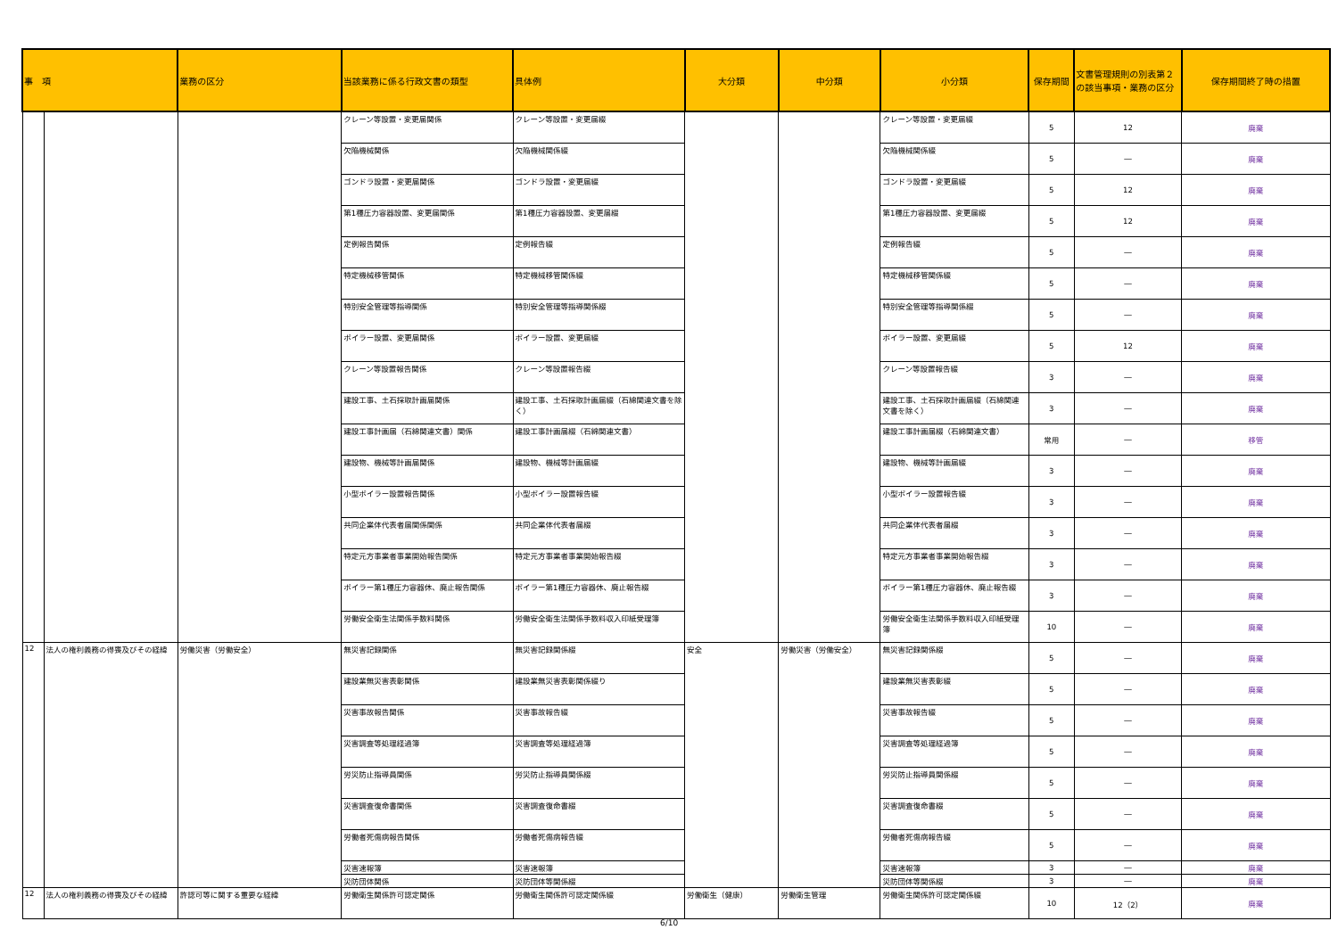| 事 項 | | 業務の区分 | 当該業務に係る行政文書の類型 | 具体例 | 大分類 | 中分類 | 小分類 | 保存期間 | 文書管理規則の別表第２の該当事項・業務の区分 | 保存期間終了時の措置 |
| --- | --- | --- | --- | --- | --- | --- | --- | --- | --- | --- |
| | | | クレーン等設置・変更届関係 | クレーン等設置・変更届綴 | | | クレーン等設置・変更届綴 | 5 | 12 | 廃棄 |
| | | | 欠陥機械関係 | 欠陥機械関係綴 | | | 欠陥機械関係綴 | 5 | ― | 廃棄 |
| | | | ゴンドラ設置・変更届関係 | ゴンドラ設置・変更届綴 | | | ゴンドラ設置・変更届綴 | 5 | 12 | 廃棄 |
| | | | 第1種圧力容器設置、変更届関係 | 第1種圧力容器設置、変更届綴 | | | 第1種圧力容器設置、変更届綴 | 5 | 12 | 廃棄 |
| | | | 定例報告関係 | 定例報告綴 | | | 定例報告綴 | 5 | ― | 廃棄 |
| | | | 特定機械移管関係 | 特定機械移管関係綴 | | | 特定機械移管関係綴 | 5 | ― | 廃棄 |
| | | | 特別安全管理等指導関係 | 特別安全管理等指導関係綴 | | | 特別安全管理等指導関係綴 | 5 | ― | 廃棄 |
| | | | ボイラー設置、変更届関係 | ボイラー設置、変更届綴 | | | ボイラー設置、変更届綴 | 5 | 12 | 廃棄 |
| | | | クレーン等設置報告関係 | クレーン等設置報告綴 | | | クレーン等設置報告綴 | 3 | ― | 廃棄 |
| | | | 建設工事、土石採取計画届関係 | 建設工事、土石採取計画届綴（石綿関連文書を除く） | | | 建設工事、土石採取計画届綴（石綿関連文書を除く） | 3 | ― | 廃棄 |
| | | | 建設工事計画届（石綿関連文書）関係 | 建設工事計画届綴（石綿関連文書） | | | 建設工事計画届綴（石綿関連文書） | 常用 | ― | 移管 |
| | | | 建設物、機械等計画届関係 | 建設物、機械等計画届綴 | | | 建設物、機械等計画届綴 | 3 | ― | 廃棄 |
| | | | 小型ボイラー設置報告関係 | 小型ボイラー設置報告綴 | | | 小型ボイラー設置報告綴 | 3 | ― | 廃棄 |
| | | | 共同企業体代表者届関係関係 | 共同企業体代表者届綴 | | | 共同企業体代表者届綴 | 3 | ― | 廃棄 |
| | | | 特定元方事業者事業開始報告関係 | 特定元方事業者事業開始報告綴 | | | 特定元方事業者事業開始報告綴 | 3 | ― | 廃棄 |
| | | | ボイラー第1種圧力容器休、廃止報告関係 | ボイラー第1種圧力容器休、廃止報告綴 | | | ボイラー第1種圧力容器休、廃止報告綴 | 3 | ― | 廃棄 |
| | | | 労働安全衛生法関係手数料関係 | 労働安全衛生法関係手数料収入印紙受理簿 | | | 労働安全衛生法関係手数料収入印紙受理簿 | 10 | ― | 廃棄 |
| 12 | 法人の権利義務の得喪及びその経緯 | 労働災害（労働安全） | 無災害記録関係 | 無災害記録関係綴 | 安全 | 労働災害（労働安全） | 無災害記録関係綴 | 5 | ― | 廃棄 |
| | | | 建設業無災害表彰関係 | 建設業無災害表彰関係綴り | | | 建設業無災害表彰綴 | 5 | ― | 廃棄 |
| | | | 災害事故報告関係 | 災害事故報告綴 | | | 災害事故報告綴 | 5 | ― | 廃棄 |
| | | | 災害調査等処理経過簿 | 災害調査等処理経過簿 | | | 災害調査等処理経過簿 | 5 | ― | 廃棄 |
| | | | 労災防止指導員関係 | 労災防止指導員関係綴 | | | 労災防止指導員関係綴 | 5 | ― | 廃棄 |
| | | | 災害調査復命書関係 | 災害調査復命書綴 | | | 災害調査復命書綴 | 5 | ― | 廃棄 |
| | | | 労働者死傷病報告関係 | 労働者死傷病報告綴 | | | 労働者死傷病報告綴 | 5 | ― | 廃棄 |
| | | | 災害速報簿 | 災害速報簿 | | | 災害速報簿 | 3 | ― | 廃棄 |
| | | | 災防団体関係 | 災防団体等関係綴 | | | 災防団体等関係綴 | 3 | ― | 廃棄 |
| 12 | 法人の権利義務の得喪及びその経緯 | 許認可等に関する重要な経緯 | 労働衛生関係許可認定関係 | 労働衛生関係許可認定関係綴 | 労働衛生（健康） | 労働衛生管理 | 労働衛生関係許可認定関係綴 | 10 | 12（2） | 廃棄 |
6/10